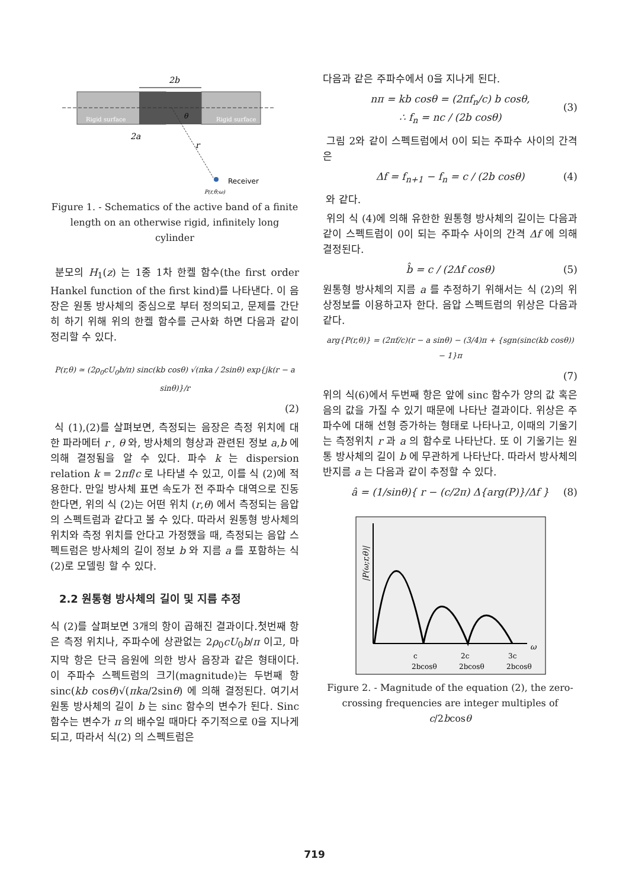2b
Rigid surface
Rigid surface
θ
2a
r
Receiver
P(r,θ;ω)
Figure 1. - Schematics of the active band of a finite length on an otherwise rigid, infinitely long cylinder
분모의 H<sub>1</sub>(z) 는 1종 1차 한켈 함수(the first order Hankel function of the first kind)를 나타낸다. 이 음장은 원통 방사체의 중심으로 부터 정의되고, 문제를 간단히 하기 위해 위의 한켈 함수를 근사화 하면 다음과 같이 정리할 수 있다.
P(r,θ) ≃ (2ρ<sub>0</sub>cU<sub>0</sub>b/π) sinc(kb cosθ) √(πka / 2sinθ) exp{jk(r − a sinθ)}/r
(2)
식 (1),(2)를 살펴보면, 측정되는 음장은 측정 위치에 대한 파라메터 r , θ 와, 방사체의 형상과 관련된 정보 a,b 에 의해 결정됨을 알 수 있다. 파수 k 는 dispersion relation k = 2πf/c 로 나타낼 수 있고, 이를 식 (2)에 적용한다. 만일 방사체 표면 속도가 전 주파수 대역으로 진동한다면, 위의 식 (2)는 어떤 위치 (r,θ) 에서 측정되는 음압의 스펙트럼과 같다고 볼 수 있다. 따라서 원통형 방사체의 위치와 측정 위치를 안다고 가정했을 때, 측정되는 음압 스펙트럼은 방사체의 길이 정보 b 와 지름 a 를 포함하는 식 (2)로 모델링 할 수 있다.
2.2 원통형 방사체의 길이 및 지름 추정
식 (2)를 살펴보면 3개의 항이 곱해진 결과이다.첫번째 항은 측정 위치나, 주파수에 상관없는 2ρ<sub>0</sub>cU<sub>0</sub>b/π 이고, 마지막 항은 단극 음원에 의한 방사 음장과 같은 형태이다. 이 주파수 스펙트럼의 크기(magnitude)는 두번째 항 sinc(kb cosθ)√(πka/2sinθ) 에 의해 결정된다. 여기서 원통 방사체의 길이 b 는 sinc 함수의 변수가 된다. Sinc 함수는 변수가 π 의 배수일 때마다 주기적으로 0을 지나게 되고, 따라서 식(2) 의 스펙트럼은
다음과 같은 주파수에서 0을 지나게 된다.
nπ = kb cosθ = (2πf<sub>n</sub>/c) b cosθ,
∴ f<sub>n</sub> = nc / (2b cosθ)
(3)
그림 2와 같이 스펙트럼에서 0이 되는 주파수 사이의 간격은
Δf = f<sub>n+1</sub> − f<sub>n</sub> = c / (2b cosθ) (4)
와 같다.
위의 식 (4)에 의해 유한한 원통형 방사체의 길이는 다음과 같이 스펙트럼이 0이 되는 주파수 사이의 간격 Δf 에 의해 결정된다.
b̂ = c / (2Δf cosθ) (5)
원통형 방사체의 지름 a 를 추정하기 위해서는 식 (2)의 위상정보를 이용하고자 한다. 음압 스펙트럼의 위상은 다음과 같다.
arg{P(r,θ)} = (2πf/c)(r − a sinθ) − (3/4)π + {sgn(sinc(kb cosθ)) − 1}π
(7)
위의 식(6)에서 두번째 항은 앞에 sinc 함수가 양의 값 혹은 음의 값을 가질 수 있기 때문에 나타난 결과이다. 위상은 주파수에 대해 선형 증가하는 형태로 나타나고, 이때의 기울기는 측정위치 r 과 a 의 함수로 나타난다. 또 이 기울기는 원통 방사체의 길이 b 에 무관하게 나타난다. 따라서 방사체의 반지름 a 는 다음과 같이 추정할 수 있다.
â = (1/sinθ){ r − (c/2π) Δ{arg(P)}/Δf } (8)
|P(ω;r,θ)|
ω
c
2bcosθ
2c
2bcosθ
3c
2bcosθ
Figure 2. - Magnitude of the equation (2), the zero-crossing frequencies are integer multiples of c/2bcosθ
719